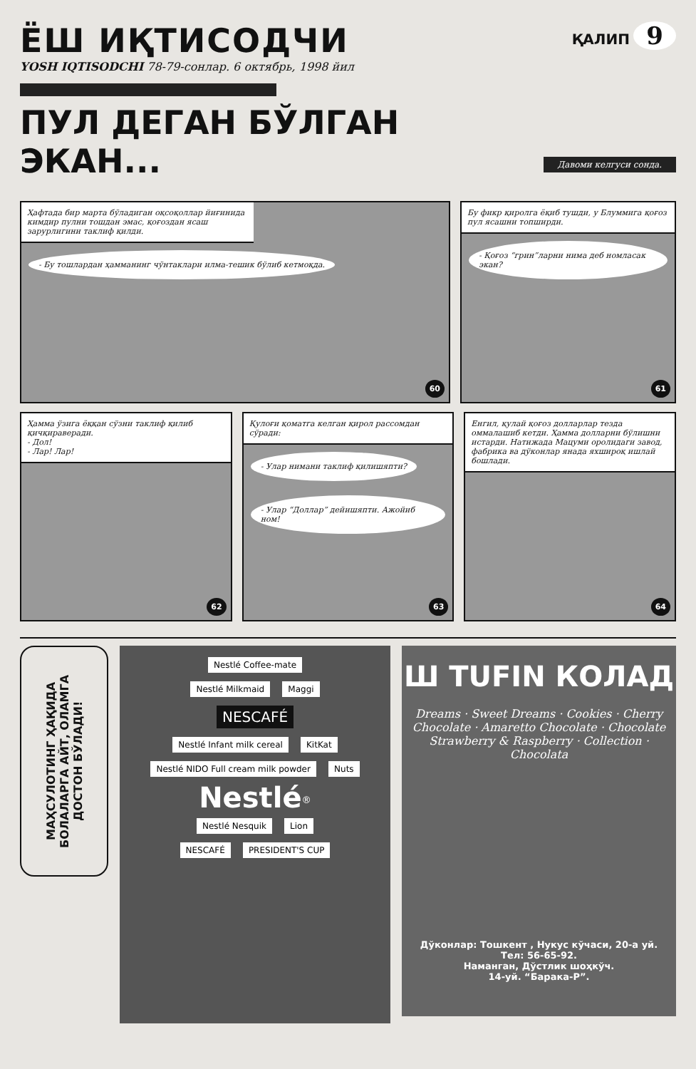ЁШ ИҚТИСОДЧИ
YOSH IQTISODCHI 78-79-сонлар. 6 октябрь, 1998 йил
ПУЛ ДЕГАН БЎЛГАН ЭКАН...
ҚАЛИП 9
Давоми келгуси сонда.
Ҳафтада бир марта бўладиган оқсоқоллар йиғинида кимдир пулни тошдан эмас, қоғоздан ясаш зарурлигини таклиф қилди.
- Бу тошлардан ҳамманинг чўнтаклари илма-тешик бўлиб кетмоқда.
60
Бу фикр қиролга ёқиб тушди, у Блуммига қоғоз пул ясашни топширди.
- Қоғоз “грин”ларни нима деб номласак экан?
61
Ҳамма ўзига ёққан сўзни таклиф қилиб қичқираверади.
- Дол!
- Лар! Лар!
62
Қулоғи қоматга келган қирол рассомдан сўради:
- Улар нимани таклиф қилишяпти?
- Улар “Доллар” дейишяпти. Ажойиб ном!
63
Енгил, қулай қоғоз долларлар тезда оммалашиб кетди. Ҳамма долларни бўлишни истарди. Натижада Мацуми оролидаги завод, фабрика ва дўконлар янада яхшироқ ишлай бошлади.
64
МАҲСУЛОТИНГ ҲАҚИДА БОЛАЛАРГА АЙТ, ОЛАМГА ДОСТОН БЎЛАДИ!
Nestlé Coffee-mate
Nestlé Milkmaid Maggi
NESCAFÉ
Nestlé Infant milk cereal KitKat
Nestlé NIDO Full cream milk powder Nuts
Nestlé<sup>®</sup>
Nestlé Nesquik Lion
NESCAFÉ PRESIDENT'S CUP
Ш TUFIN КОЛАД
Dreams · Sweet Dreams · Cookies · Cherry Chocolate · Amaretto Chocolate · Chocolate Strawberry & Raspberry · Collection · Chocolata
Дўконлар: Тошкент , Нукус кўчаси, 20-а уй.
Тел: 56-65-92.
Наманган, Дўстлик шоҳкўч.
14-уй. “Барака-Р”.